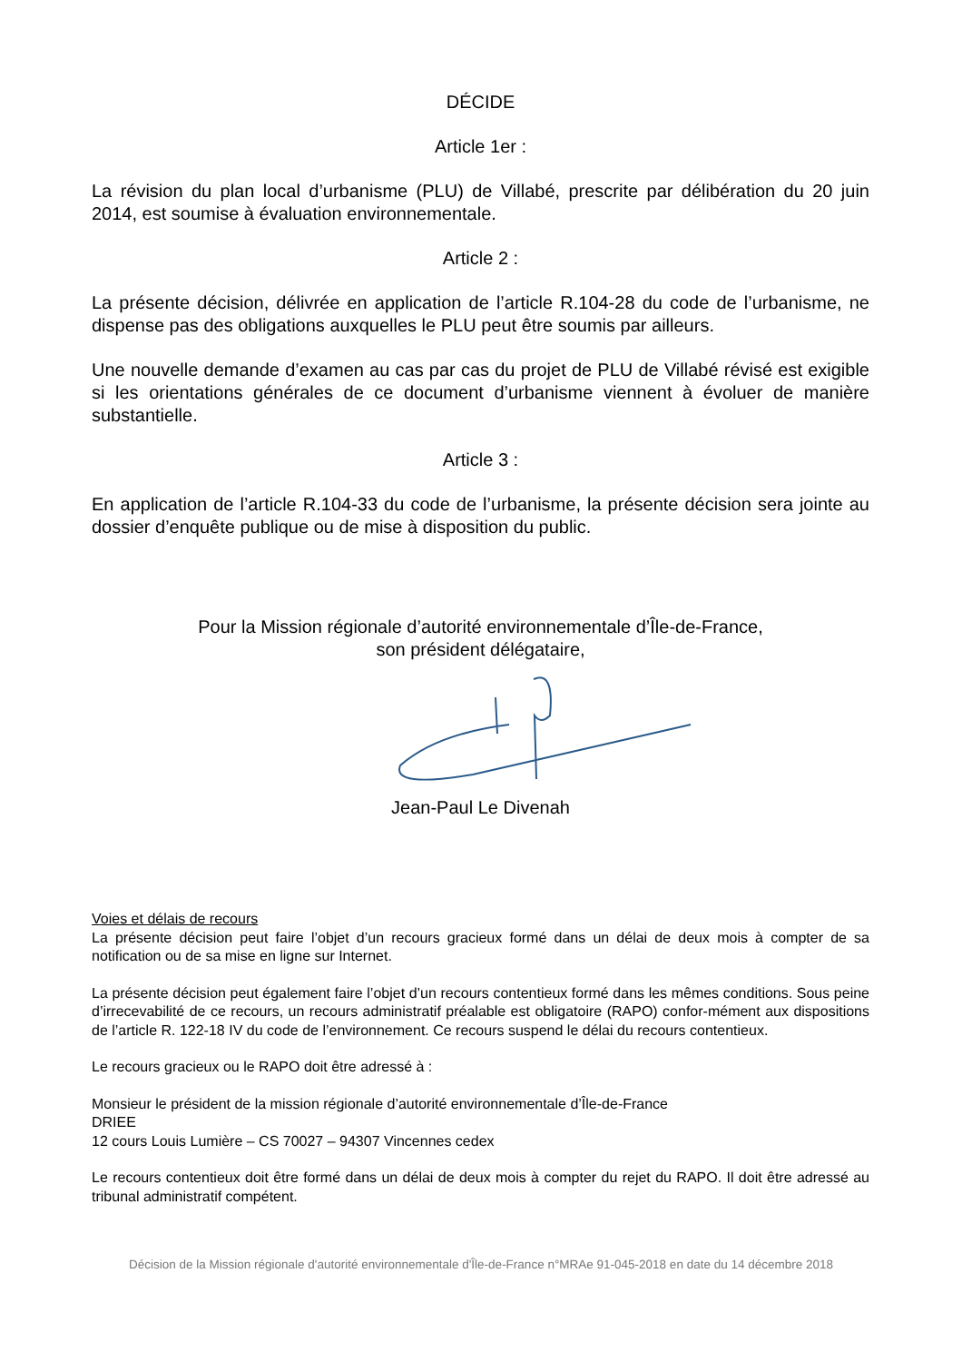DÉCIDE
Article 1er :
La révision du plan local d’urbanisme (PLU) de Villabé, prescrite par délibération du 20 juin 2014, est soumise à évaluation environnementale.
Article 2 :
La présente décision, délivrée en application de l’article R.104-28 du code de l’urbanisme, ne dispense pas des obligations auxquelles le PLU peut être soumis par ailleurs.
Une nouvelle demande d’examen au cas par cas du projet de PLU de Villabé révisé est exigible si les orientations générales de ce document d’urbanisme viennent à évoluer de manière substantielle.
Article 3 :
En application de l’article R.104-33 du code de l’urbanisme, la présente décision sera jointe au dossier d’enquête publique ou de mise à disposition du public.
Pour la Mission régionale d’autorité environnementale d’Île-de-France,
son président délégataire,
Jean-Paul Le Divenah
Voies et délais de recours
La présente décision peut faire l’objet d’un recours gracieux formé dans un délai de deux mois à compter de sa notification ou de sa mise en ligne sur Internet.
La présente décision peut également faire l’objet d’un recours contentieux formé dans les mêmes conditions. Sous peine d’irrecevabilité de ce recours, un recours administratif préalable est obligatoire (RAPO) confor-mément aux dispositions de l’article R. 122-18 IV du code de l’environnement. Ce recours suspend le délai du recours contentieux.
Le recours gracieux ou le RAPO doit être adressé à :
Monsieur le président de la mission régionale d’autorité environnementale d’Île-de-France
DRIEE
12 cours Louis Lumière – CS 70027 – 94307 Vincennes cedex
Le recours contentieux doit être formé dans un délai de deux mois à compter du rejet du RAPO. Il doit être adressé au tribunal administratif compétent.
Décision de la Mission régionale d'autorité environnementale d'Île-de-France n°MRAe 91-045-2018 en date du 14 décembre 2018